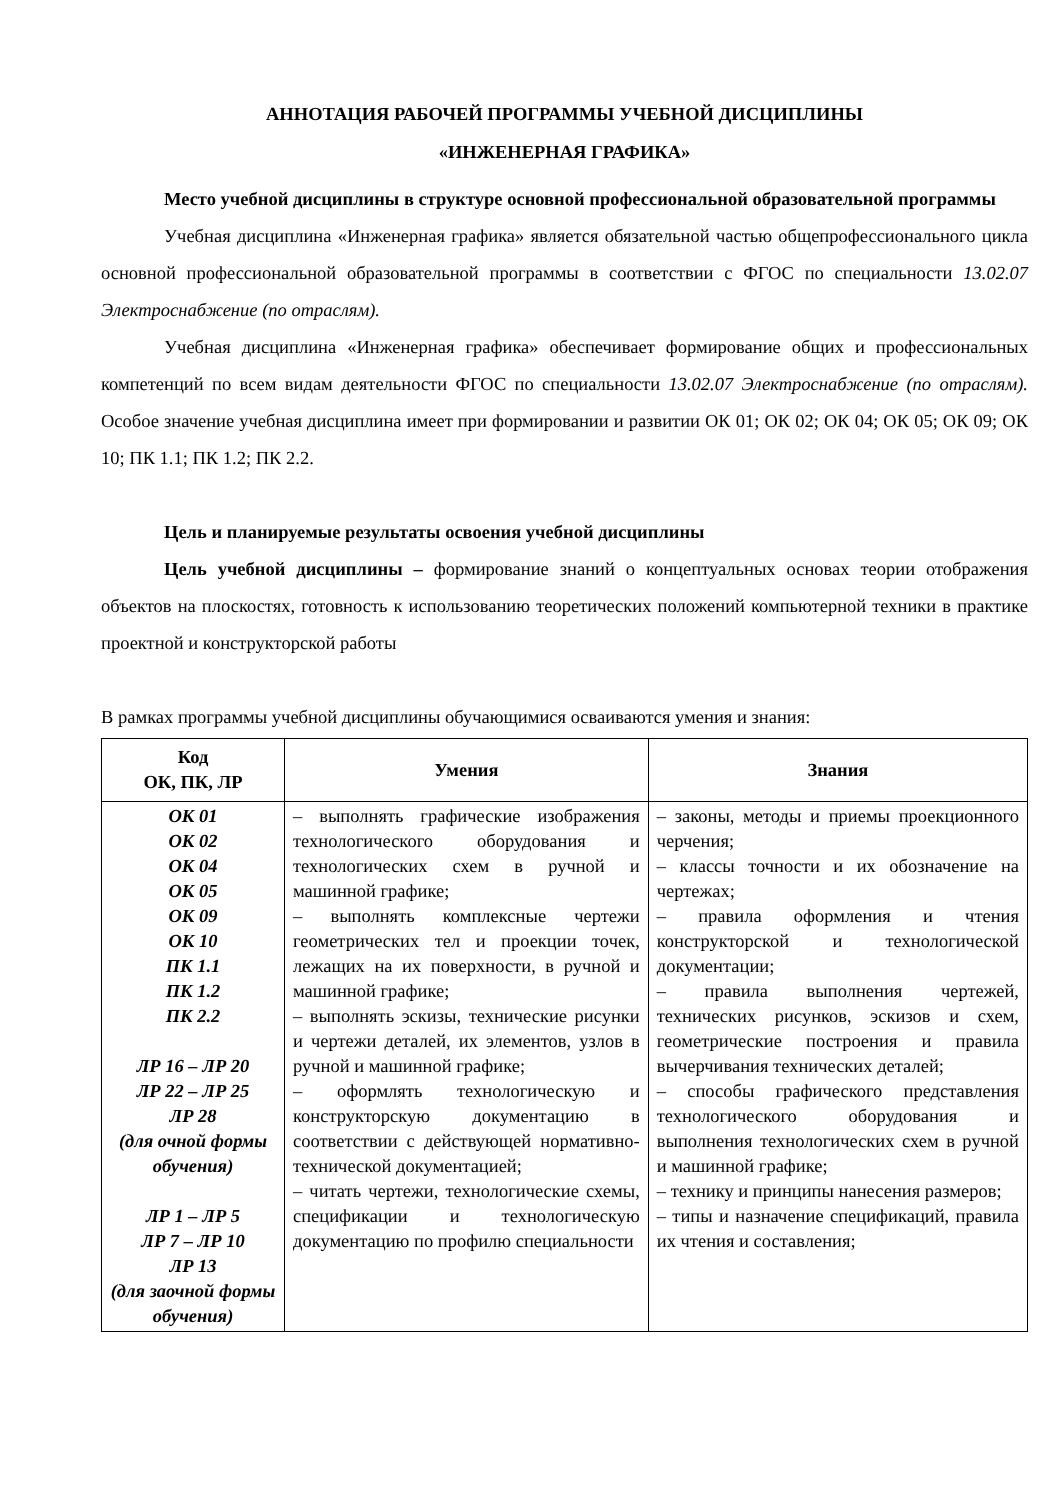АННОТАЦИЯ РАБОЧЕЙ ПРОГРАММЫ УЧЕБНОЙ ДИСЦИПЛИНЫ
«ИНЖЕНЕРНАЯ ГРАФИКА»
Место учебной дисциплины в структуре основной профессиональной образовательной программы
Учебная дисциплина «Инженерная графика» является обязательной частью общепрофессионального цикла основной профессиональной образовательной программы в соответствии с ФГОС по специальности 13.02.07 Электроснабжение (по отраслям).
Учебная дисциплина «Инженерная графика» обеспечивает формирование общих и профессиональных компетенций по всем видам деятельности ФГОС по специальности 13.02.07 Электроснабжение (по отраслям). Особое значение учебная дисциплина имеет при формировании и развитии ОК 01; ОК 02; ОК 04; ОК 05; ОК 09; ОК 10; ПК 1.1; ПК 1.2; ПК 2.2.
Цель и планируемые результаты освоения учебной дисциплины
Цель учебной дисциплины – формирование знаний о концептуальных основах теории отображения объектов на плоскостях, готовность к использованию теоретических положений компьютерной техники в практике проектной и конструкторской работы
В рамках программы учебной дисциплины обучающимися осваиваются умения и знания:
| Код ОК, ПК, ЛР | Умения | Знания |
| --- | --- | --- |
| ОК 01 ОК 02 ОК 04 ОК 05 ОК 09 ОК 10 ПК 1.1 ПК 1.2 ПК 2.2 ЛР 16 – ЛР 20 ЛР 22 – ЛР 25 ЛР 28 (для очной формы обучения) ЛР 1 – ЛР 5 ЛР 7 – ЛР 10 ЛР 13 (для заочной формы обучения) | – выполнять графические изображения технологического оборудования и технологических схем в ручной и машинной графике; – выполнять комплексные чертежи геометрических тел и проекции точек, лежащих на их поверхности, в ручной и машинной графике; – выполнять эскизы, технические рисунки и чертежи деталей, их элементов, узлов в ручной и машинной графике; – оформлять технологическую и конструкторскую документацию в соответствии с действующей нормативно-технической документацией; – читать чертежи, технологические схемы, спецификации и технологическую документацию по профилю специальности | – законы, методы и приемы проекционного черчения; – классы точности и их обозначение на чертежах; – правила оформления и чтения конструкторской и технологической документации; – правила выполнения чертежей, технических рисунков, эскизов и схем, геометрические построения и правила вычерчивания технических деталей; – способы графического представления технологического оборудования и выполнения технологических схем в ручной и машинной графике; – технику и принципы нанесения размеров; – типы и назначение спецификаций, правила их чтения и составления; |